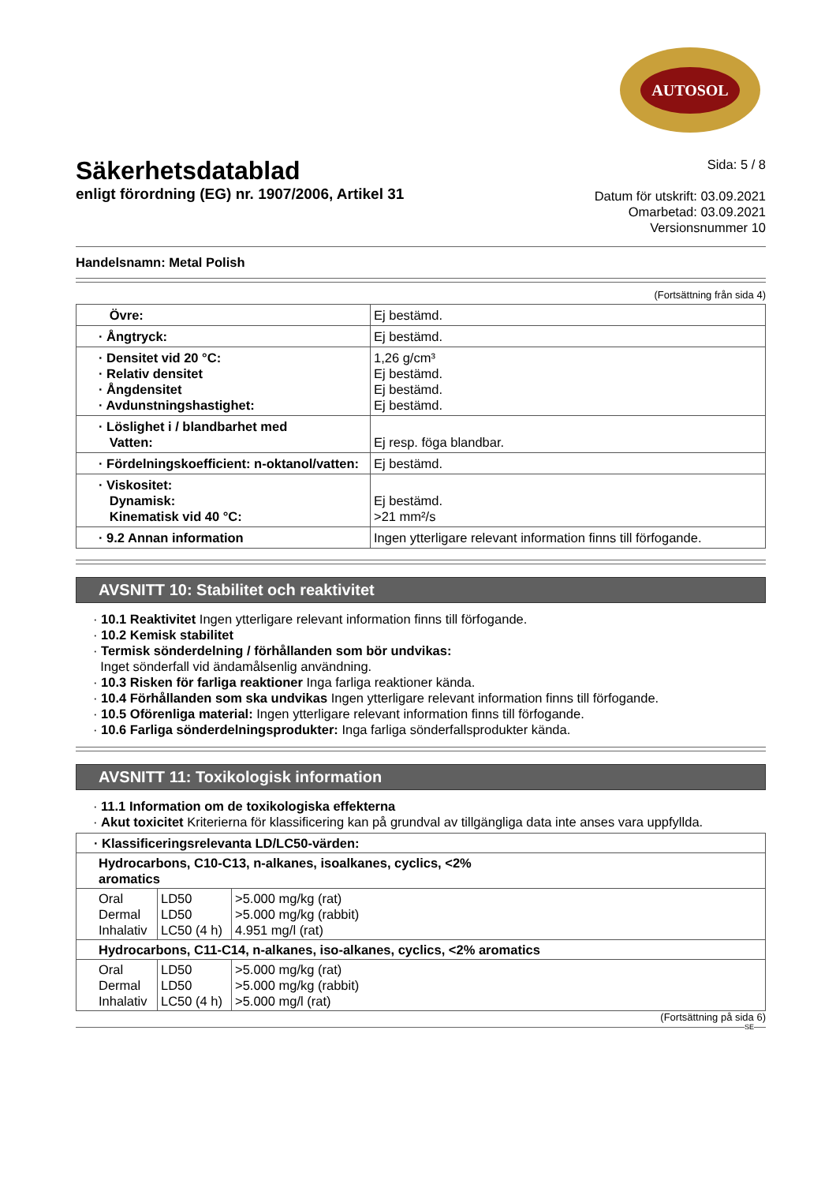AUTOSOL
Säkerhetsdatablad
enligt förordning (EG) nr. 1907/2006, Artikel 31
Sida: 5 / 8
Datum för utskrift: 03.09.2021
Omarbetad: 03.09.2021
Versionsnummer 10
Handelsnamn: Metal Polish
(Fortsättning från sida 4)
| Övre: | Ej bestämd. |
| · Ångtryck: | Ej bestämd. |
| · Densitet vid 20 °C: · Relativ densitet · Ångdensitet · Avdunstningshastighet: | 1,26 g/cm³ Ej bestämd. Ej bestämd. Ej bestämd. |
| · Löslighet i / blandbarhet med Vatten: | Ej resp. föga blandbar. |
| · Fördelningskoefficient: n-oktanol/vatten: | Ej bestämd. |
| · Viskositet: Dynamisk: Kinematisk vid 40 °C: | Ej bestämd. >21 mm²/s |
| · 9.2 Annan information | Ingen ytterligare relevant information finns till förfogande. |
AVSNITT 10: Stabilitet och reaktivitet
· 10.1 Reaktivitet Ingen ytterligare relevant information finns till förfogande.
· 10.2 Kemisk stabilitet
· Termisk sönderdelning / förhållanden som bör undvikas:
Inget sönderfall vid ändamålsenlig användning.
· 10.3 Risken för farliga reaktioner Inga farliga reaktioner kända.
· 10.4 Förhållanden som ska undvikas Ingen ytterligare relevant information finns till förfogande.
· 10.5 Oförenliga material: Ingen ytterligare relevant information finns till förfogande.
· 10.6 Farliga sönderdelningsprodukter: Inga farliga sönderfallsprodukter kända.
AVSNITT 11: Toxikologisk information
· 11.1 Information om de toxikologiska effekterna
· Akut toxicitet Kriterierna för klassificering kan på grundval av tillgängliga data inte anses vara uppfyllda.
| · Klassificeringsrelevanta LD/LC50-värden: | | |
| Hydrocarbons, C10-C13, n-alkanes, isoalkanes, cyclics, <2% aromatics | | |
| Oral Dermal Inhalativ | LD50 LD50 LC50 (4 h) | >5.000 mg/kg (rat) >5.000 mg/kg (rabbit) 4.951 mg/l (rat) |
| Hydrocarbons, C11-C14, n-alkanes, iso-alkanes, cyclics, <2% aromatics | | |
| Oral Dermal Inhalativ | LD50 LD50 LC50 (4 h) | >5.000 mg/kg (rat) >5.000 mg/kg (rabbit) >5.000 mg/l (rat) |
(Fortsättning på sida 6)
SE